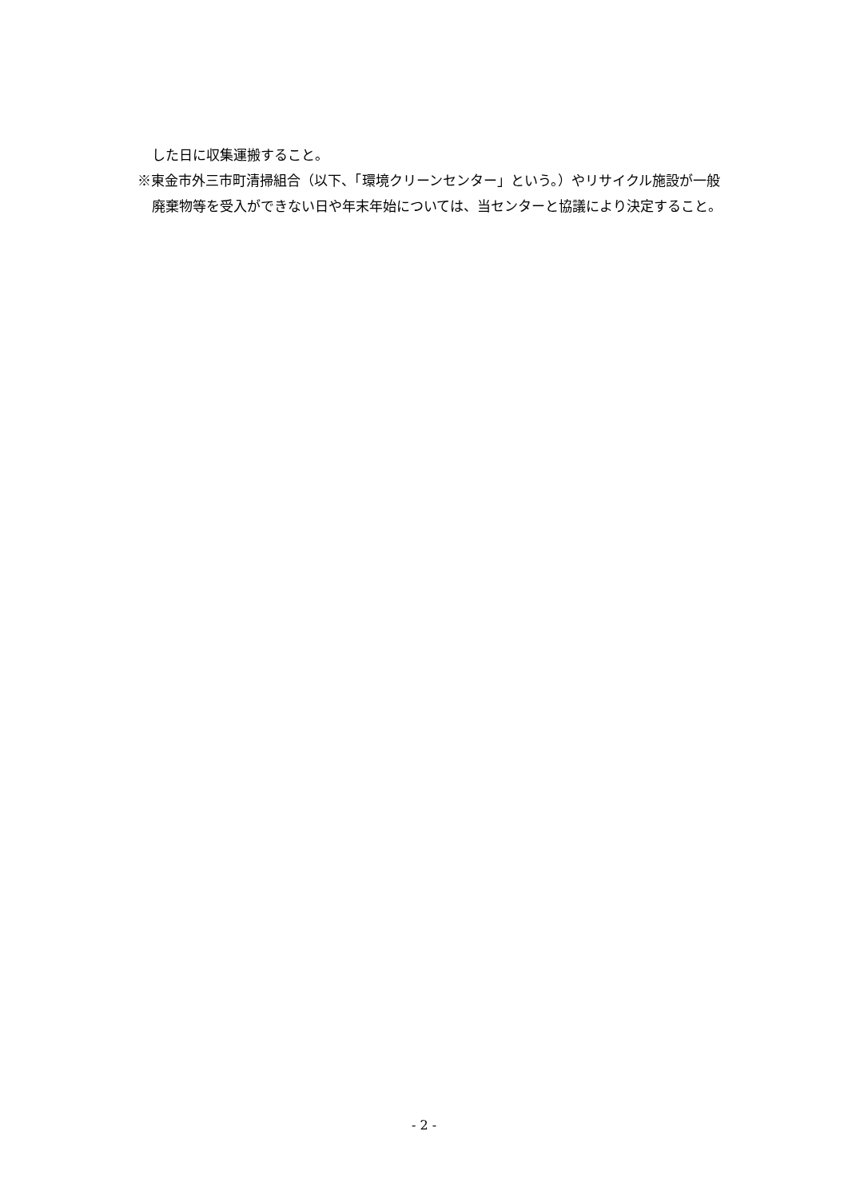した日に収集運搬すること。
※東金市外三市町清掃組合（以下、「環境クリーンセンター」という。）やリサイクル施設が一般廃棄物等を受入ができない日や年末年始については、当センターと協議により決定すること。
- 2 -